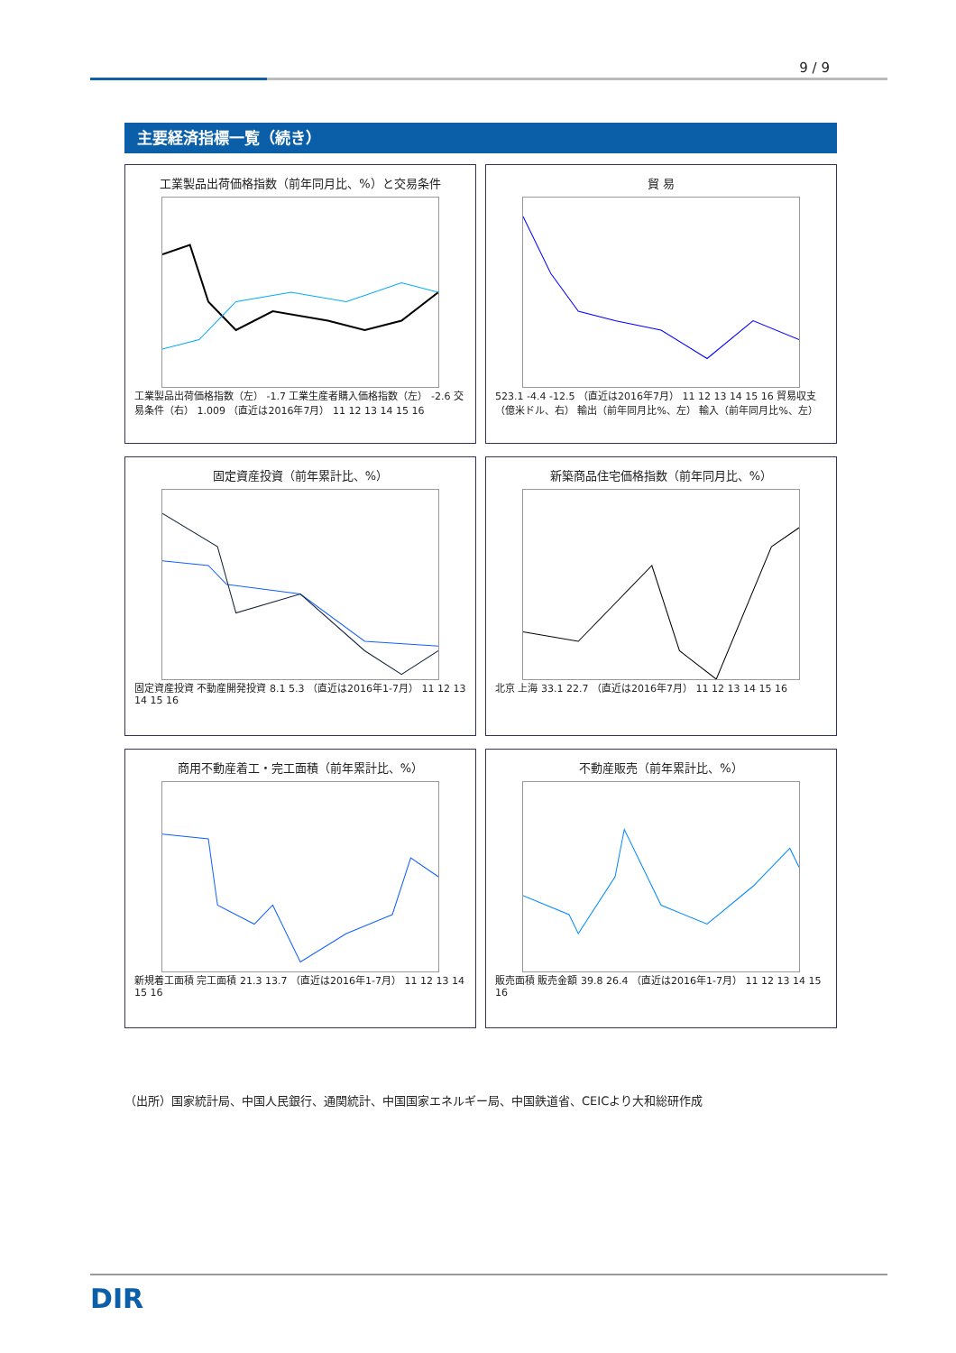9 / 9
主要経済指標一覧（続き）
工業製品出荷価格指数（前年同月比、%）と交易条件
工業製品出荷価格指数（左） -1.7 工業生産者購入価格指数（左） -2.6 交易条件（右） 1.009 （直近は2016年7月） 11 12 13 14 15 16
貿 易
523.1 -4.4 -12.5 （直近は2016年7月） 11 12 13 14 15 16 貿易収支（億米ドル、右） 輸出（前年同月比%、左） 輸入（前年同月比%、左）
固定資産投資（前年累計比、%）
固定資産投資 不動産開発投資 8.1 5.3 （直近は2016年1-7月） 11 12 13 14 15 16
新築商品住宅価格指数（前年同月比、%）
北京 上海 33.1 22.7 （直近は2016年7月） 11 12 13 14 15 16
商用不動産着工・完工面積（前年累計比、%）
新規着工面積 完工面積 21.3 13.7 （直近は2016年1-7月） 11 12 13 14 15 16
不動産販売（前年累計比、%）
販売面積 販売金額 39.8 26.4 （直近は2016年1-7月） 11 12 13 14 15 16
（出所）国家統計局、中国人民銀行、通関統計、中国国家エネルギー局、中国鉄道省、CEICより大和総研作成
DIR